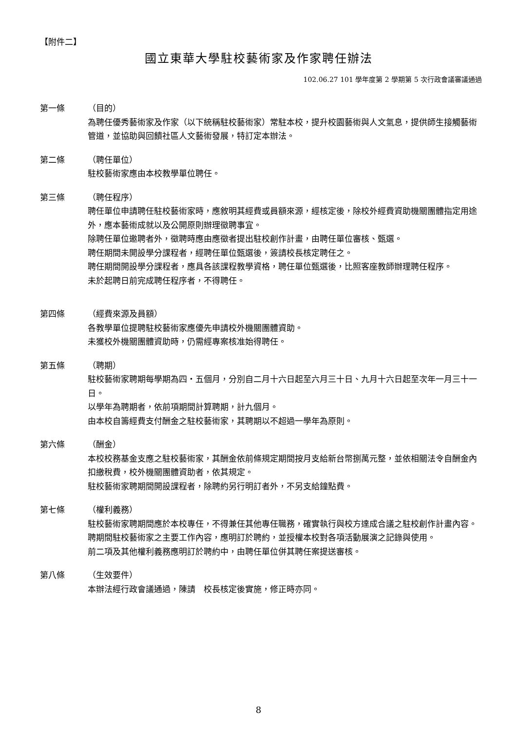【附件二】
國立東華大學駐校藝術家及作家聘任辦法
102.06.27 101 學年度第 2 學期第 5 次行政會議審議通過
第一條
（目的）
為聘任優秀藝術家及作家（以下統稱駐校藝術家）常駐本校，提升校園藝術與人文氣息，提供師生接觸藝術管道，並協助與回饋社區人文藝術發展，特訂定本辦法。
第二條
（聘任單位）
駐校藝術家應由本校教學單位聘任。
第三條
（聘任程序）
聘任單位申請聘任駐校藝術家時，應敘明其經費或員額來源，經核定後，除校外經費資助機關團體指定用途外，應本藝術成就以及公開原則辦理徵聘事宜。
除聘任單位邀聘者外，徵聘時應由應徵者提出駐校創作計畫，由聘任單位審核、甄選。
聘任期間未開設學分課程者，經聘任單位甄選後，簽請校長核定聘任之。
聘任期間開設學分課程者，應具各該課程教學資格，聘任單位甄選後，比照客座教師辦理聘任程序。
未於起聘日前完成聘任程序者，不得聘任。
第四條
（經費來源及員額）
各教學單位提聘駐校藝術家應優先申請校外機關團體資助。
未獲校外機關團體資助時，仍需經專案核准始得聘任。
第五條
（聘期）
駐校藝術家聘期每學期為四‧五個月，分別自二月十六日起至六月三十日、九月十六日起至次年一月三十一日。
以學年為聘期者，依前項期間計算聘期，計九個月。
由本校自籌經費支付酬金之駐校藝術家，其聘期以不超過一學年為原則。
第六條
（酬金）
本校校務基金支應之駐校藝術家，其酬金依前條規定期間按月支給新台幣捌萬元整，並依相關法令自酬金內扣繳稅費，校外機關團體資助者，依其規定。
駐校藝術家聘期間開設課程者，除聘約另行明訂者外，不另支給鐘點費。
第七條
（權利義務）
駐校藝術家聘期間應於本校專任，不得兼任其他專任職務，確實執行與校方達成合議之駐校創作計畫內容。
聘期間駐校藝術家之主要工作內容，應明訂於聘約，並授權本校對各項活動展演之記錄與使用。
前二項及其他權利義務應明訂於聘約中，由聘任單位併其聘任案提送審核。
第八條
（生效要件）
本辦法經行政會議通過，陳請　校長核定後實施，修正時亦同。
8